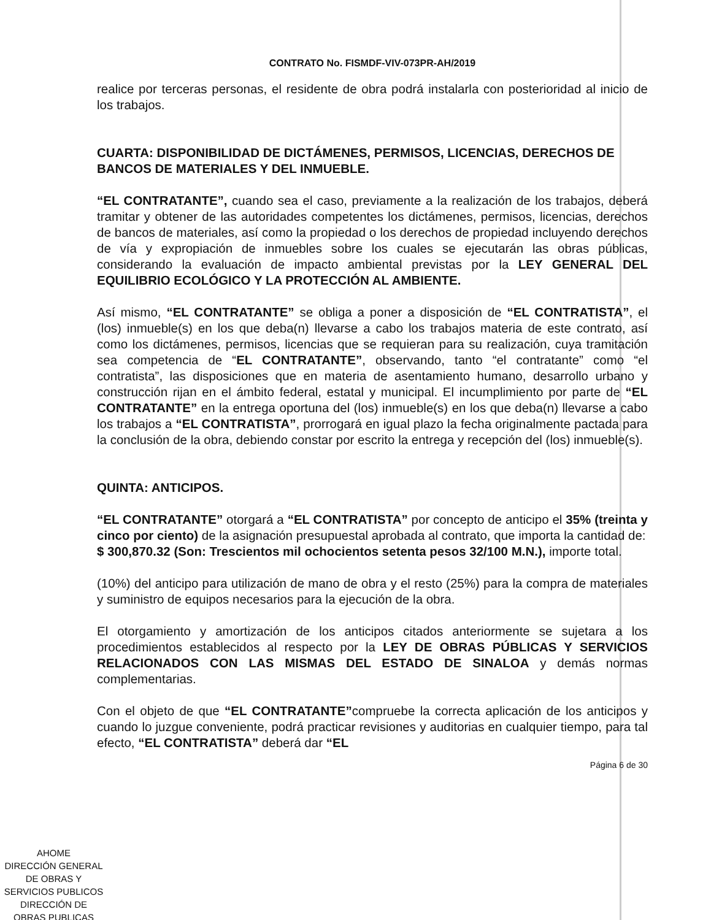CONTRATO No. FISMDF-VIV-073PR-AH/2019
realice por terceras personas, el residente de obra podrá instalarla con posterioridad al inicio de los trabajos.
CUARTA: DISPONIBILIDAD DE DICTÁMENES, PERMISOS, LICENCIAS, DERECHOS DE BANCOS DE MATERIALES Y DEL INMUEBLE.
“EL CONTRATANTE”, cuando sea el caso, previamente a la realización de los trabajos, deberá tramitar y obtener de las autoridades competentes los dictámenes, permisos, licencias, derechos de bancos de materiales, así como la propiedad o los derechos de propiedad incluyendo derechos de vía y expropiación de inmuebles sobre los cuales se ejecutarán las obras públicas, considerando la evaluación de impacto ambiental previstas por la LEY GENERAL DEL EQUILIBRIO ECOLÓGICO Y LA PROTECCIÓN AL AMBIENTE.
Así mismo, “EL CONTRATANTE” se obliga a poner a disposición de “EL CONTRATISTA”, el (los) inmueble(s) en los que deba(n) llevarse a cabo los trabajos materia de este contrato, así como los dictámenes, permisos, licencias que se requieran para su realización, cuya tramitación sea competencia de “EL CONTRATANTE”, observando, tanto “el contratante” como “el contratista”, las disposiciones que en materia de asentamiento humano, desarrollo urbano y construcción rijan en el ámbito federal, estatal y municipal. El incumplimiento por parte de “EL CONTRATANTE” en la entrega oportuna del (los) inmueble(s) en los que deba(n) llevarse a cabo los trabajos a “EL CONTRATISTA”, prorrogará en igual plazo la fecha originalmente pactada para la conclusión de la obra, debiendo constar por escrito la entrega y recepción del (los) inmueble(s).
QUINTA: ANTICIPOS.
“EL CONTRATANTE” otorgará a “EL CONTRATISTA” por concepto de anticipo el 35% (treinta y cinco por ciento) de la asignación presupuestal aprobada al contrato, que importa la cantidad de:
$ 300,870.32 (Son: Trescientos mil ochocientos setenta pesos 32/100 M.N.), importe total.
(10%) del anticipo para utilización de mano de obra y el resto (25%) para la compra de materiales y suministro de equipos necesarios para la ejecución de la obra.
El otorgamiento y amortización de los anticipos citados anteriormente se sujetara a los procedimientos establecidos al respecto por la LEY DE OBRAS PÚBLICAS Y SERVICIOS RELACIONADOS CON LAS MISMAS DEL ESTADO DE SINALOA y demás normas complementarias.
Con el objeto de que “EL CONTRATANTE”compruebe la correcta aplicación de los anticipos y cuando lo juzgue conveniente, podrá practicar revisiones y auditorias en cualquier tiempo, para tal efecto, “EL CONTRATISTA” deberá dar “EL
Página 6 de 30
AHOME
DIRECCIÓN GENERAL
DE OBRAS Y
SERVICIOS PUBLICOS
DIRECCIÓN DE
OBRAS PUBLICAS